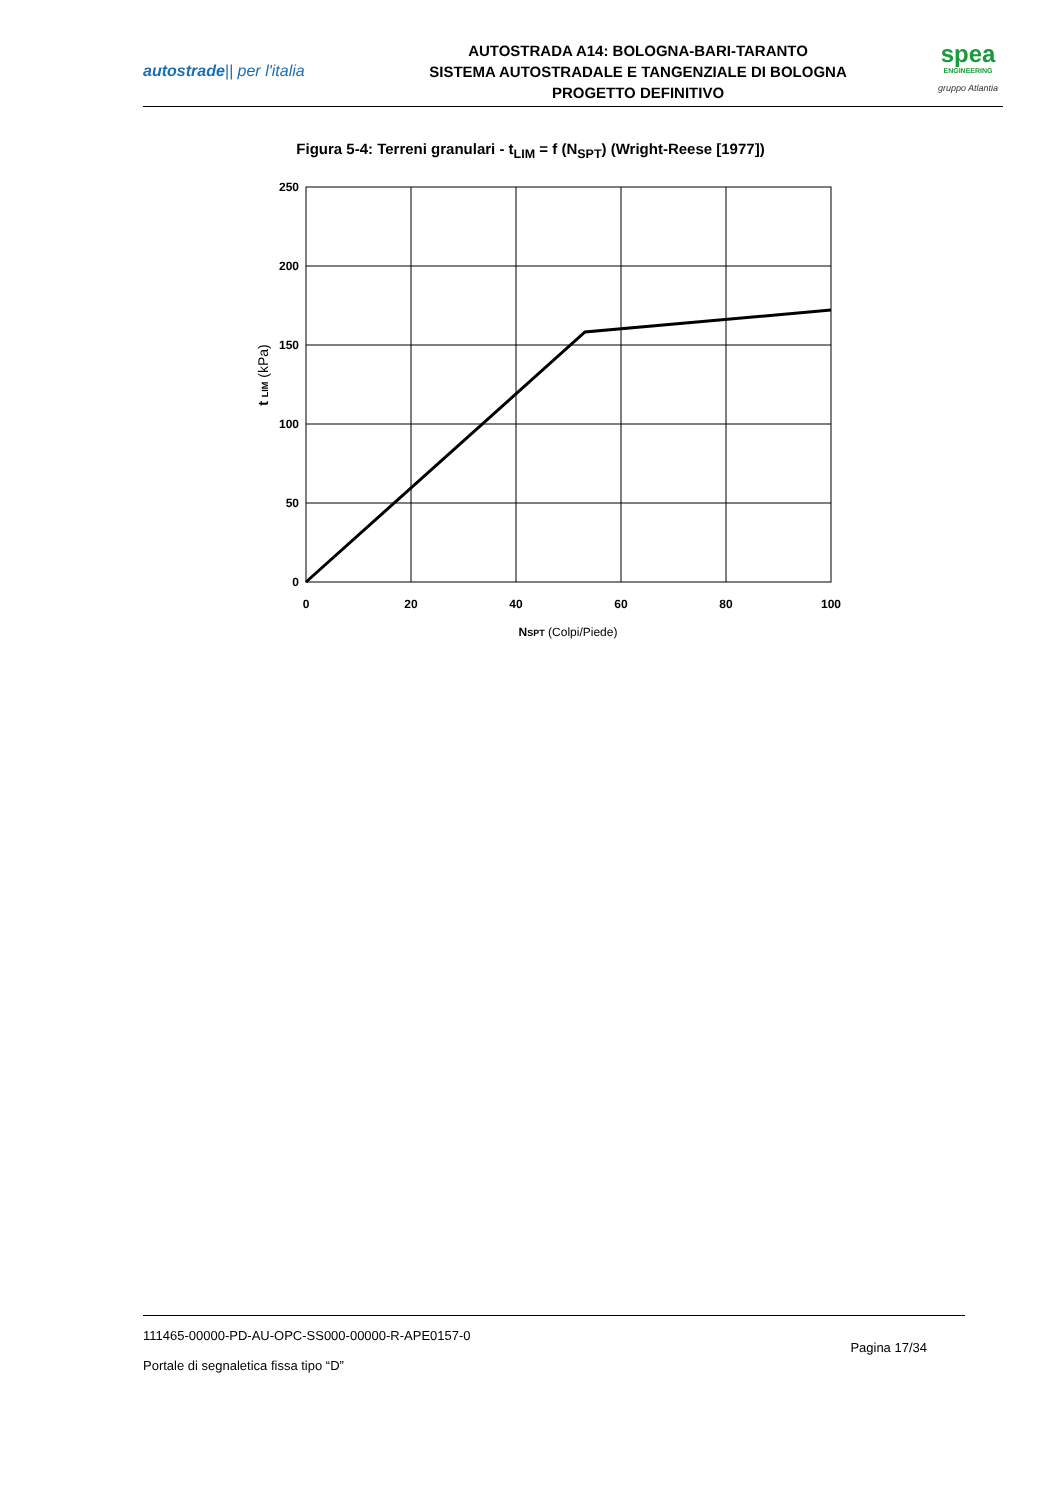autostrade|| per l'italia
AUTOSTRADA A14: BOLOGNA-BARI-TARANTO
SISTEMA AUTOSTRADALE E TANGENZIALE DI BOLOGNA
PROGETTO DEFINITIVO
spea
ENGINEERING
gruppo Atlantia
Figura 5-4: Terreni granulari - t<sub>LIM</sub> = f (N<sub>SPT</sub>) (Wright-Reese [1977])
250
200
150
100
50
0
0
20
40
60
80
100
NSPT (Colpi/Piede)
t LIM (kPa)
111465-00000-PD-AU-OPC-SS000-00000-R-APE0157-0
Portale di segnaletica fissa tipo “D”
Pagina 17/34